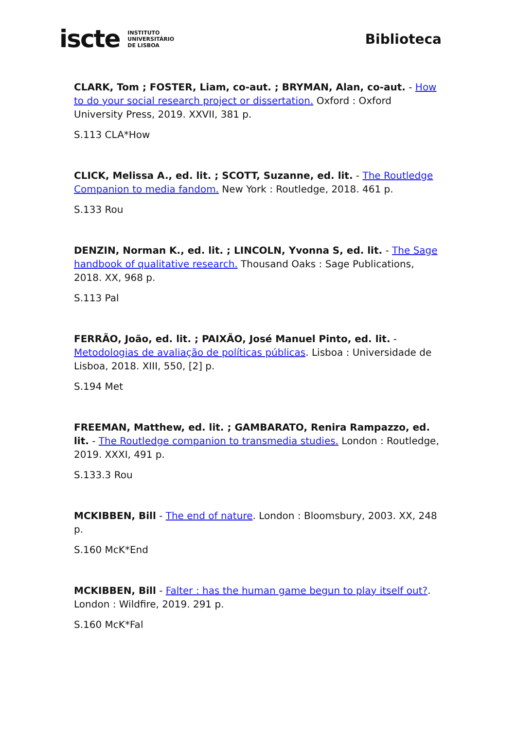iscte INSTITUTO
UNIVERSITÁRIO
DE LISBOA
Biblioteca
CLARK, Tom ; FOSTER, Liam, co-aut. ; BRYMAN, Alan, co-aut. - How to do your social research project or dissertation. Oxford : Oxford University Press, 2019. XXVII, 381 p.
S.113 CLA*How
CLICK, Melissa A., ed. lit. ; SCOTT, Suzanne, ed. lit. - The Routledge Companion to media fandom. New York : Routledge, 2018. 461 p.
S.133 Rou
DENZIN, Norman K., ed. lit. ; LINCOLN, Yvonna S, ed. lit. - The Sage handbook of qualitative research. Thousand Oaks : Sage Publications, 2018. XX, 968 p.
S.113 Pal
FERRÃO, João, ed. lit. ; PAIXÃO, José Manuel Pinto, ed. lit. - Metodologias de avaliação de políticas públicas. Lisboa : Universidade de Lisboa, 2018. XIII, 550, [2] p.
S.194 Met
FREEMAN, Matthew, ed. lit. ; GAMBARATO, Renira Rampazzo, ed. lit. - The Routledge companion to transmedia studies. London : Routledge, 2019. XXXI, 491 p.
S.133.3 Rou
MCKIBBEN, Bill - The end of nature. London : Bloomsbury, 2003. XX, 248 p.
S.160 McK*End
MCKIBBEN, Bill - Falter : has the human game begun to play itself out?. London : Wildfire, 2019. 291 p.
S.160 McK*Fal